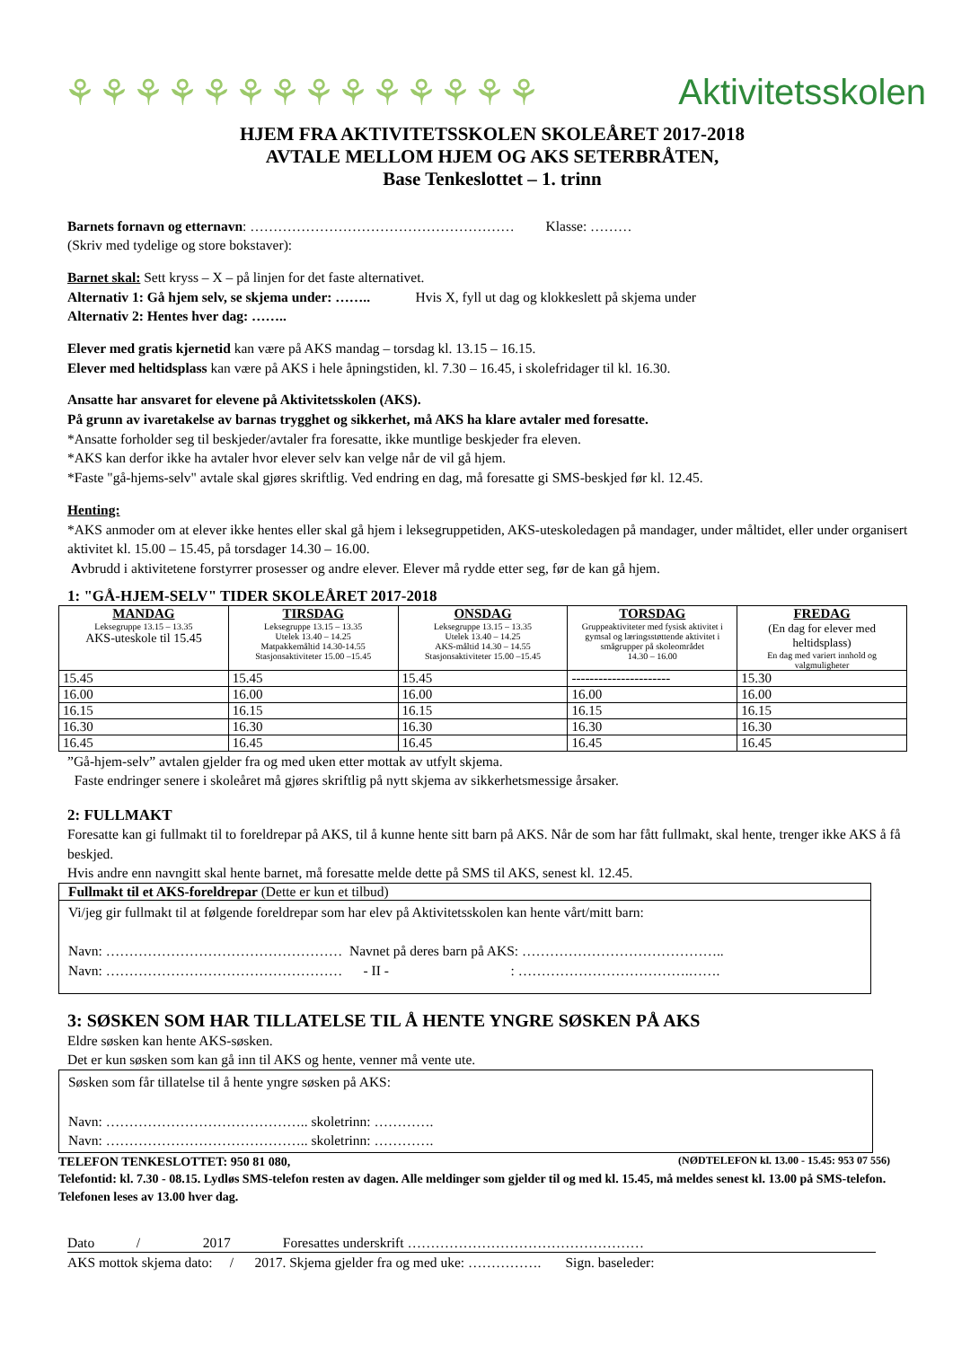⚘⚘⚘⚘⚘⚘⚘⚘⚘⚘⚘⚘⚘⚘ Aktivitetsskolen
HJEM FRA AKTIVITETSSKOLEN SKOLEÅRET 2017-2018
AVTALE MELLOM HJEM OG AKS SETERBRÅTEN,
Base Tenkeslottet – 1. trinn
Barnets fornavn og etternavn: ………………………………………………… Klasse: ………
(Skriv med tydelige og store bokstaver):
Barnet skal: Sett kryss – X – på linjen for det faste alternativet.
Alternativ 1: Gå hjem selv, se skjema under: …….. Hvis X, fyll ut dag og klokkeslett på skjema under
Alternativ 2: Hentes hver dag: ……..
Elever med gratis kjernetid kan være på AKS mandag – torsdag kl. 13.15 – 16.15.
Elever med heltidsplass kan være på AKS i hele åpningstiden, kl. 7.30 – 16.45, i skolefridager til kl. 16.30.
Ansatte har ansvaret for elevene på Aktivitetsskolen (AKS).
På grunn av ivaretakelse av barnas trygghet og sikkerhet, må AKS ha klare avtaler med foresatte.
*Ansatte forholder seg til beskjeder/avtaler fra foresatte, ikke muntlige beskjeder fra eleven.
*AKS kan derfor ikke ha avtaler hvor elever selv kan velge når de vil gå hjem.
*Faste "gå-hjems-selv" avtale skal gjøres skriftlig. Ved endring en dag, må foresatte gi SMS-beskjed før kl. 12.45.
Henting:
*AKS anmoder om at elever ikke hentes eller skal gå hjem i leksegruppetiden, AKS-uteskoledagen på mandager, under måltidet, eller under organisert aktivitet kl. 15.00 – 15.45, på torsdager 14.30 – 16.00.
Avbrudd i aktivitetene forstyrrer prosesser og andre elever. Elever må rydde etter seg, før de kan gå hjem.
1: "GÅ-HJEM-SELV" TIDER SKOLEÅRET 2017-2018
| MANDAG Leksegruppe 13.15 – 13.35 AKS-uteskole til 15.45 | TIRSDAG Leksegruppe 13.15 – 13.35 Utelek 13.40 – 14.25 Matpakkemåltid 14.30-14.55 Stasjonsaktiviteter 15.00 –15.45 | ONSDAG Leksegruppe 13.15 – 13.35 Utelek 13.40 – 14.25 AKS-måltid 14.30 – 14.55 Stasjonsaktiviteter 15.00 –15.45 | TORSDAG Gruppeaktiviteter med fysisk aktivitet i gymsal og læringsstøttende aktivitet i smågrupper på skoleområdet 14.30 – 16.00 | FREDAG (En dag for elever med heltidsplass) En dag med variert innhold og valgmuligheter |
| --- | --- | --- | --- | --- |
| 15.45 | 15.45 | 15.45 | ---------------------- | 15.30 |
| 16.00 | 16.00 | 16.00 | 16.00 | 16.00 |
| 16.15 | 16.15 | 16.15 | 16.15 | 16.15 |
| 16.30 | 16.30 | 16.30 | 16.30 | 16.30 |
| 16.45 | 16.45 | 16.45 | 16.45 | 16.45 |
”Gå-hjem-selv” avtalen gjelder fra og med uken etter mottak av utfylt skjema.
Faste endringer senere i skoleåret må gjøres skriftlig på nytt skjema av sikkerhetsmessige årsaker.
2: FULLMAKT
Foresatte kan gi fullmakt til to foreldrepar på AKS, til å kunne hente sitt barn på AKS. Når de som har fått fullmakt, skal hente, trenger ikke AKS å få beskjed.
Hvis andre enn navngitt skal hente barnet, må foresatte melde dette på SMS til AKS, senest kl. 12.45.
| Fullmakt til et AKS-foreldrepar (Dette er kun et tilbud) |
| Vi/jeg gir fullmakt til at følgende foreldrepar som har elev på Aktivitetsskolen kan hente vårt/mitt barn: Navn: …………………………………………… Navnet på deres barn på AKS: …………………………………….. Navn: …………………………………………… - II - : ……………………………….……. |
3: SØSKEN SOM HAR TILLATELSE TIL Å HENTE YNGRE SØSKEN PÅ AKS
Eldre søsken kan hente AKS-søsken.
Det er kun søsken som kan gå inn til AKS og hente, venner må vente ute.
Søsken som får tillatelse til å hente yngre søsken på AKS:
Navn: …………………………………….. skoletrinn: ………….
Navn: …………………………………….. skoletrinn: ………….
TELEFON TENKESLOTTET: 950 81 080, (NØDTELEFON kl. 13.00 - 15.45: 953 07 556)
Telefontid: kl. 7.30 - 08.15. Lydløs SMS-telefon resten av dagen. Alle meldinger som gjelder til og med kl. 15.45, må meldes senest kl. 13.00 på SMS-telefon. Telefonen leses av 13.00 hver dag.
Dato / 2017 Foresattes underskrift ……………………………………………
AKS mottok skjema dato: / 2017. Skjema gjelder fra og med uke: ……………. Sign. baseleder: